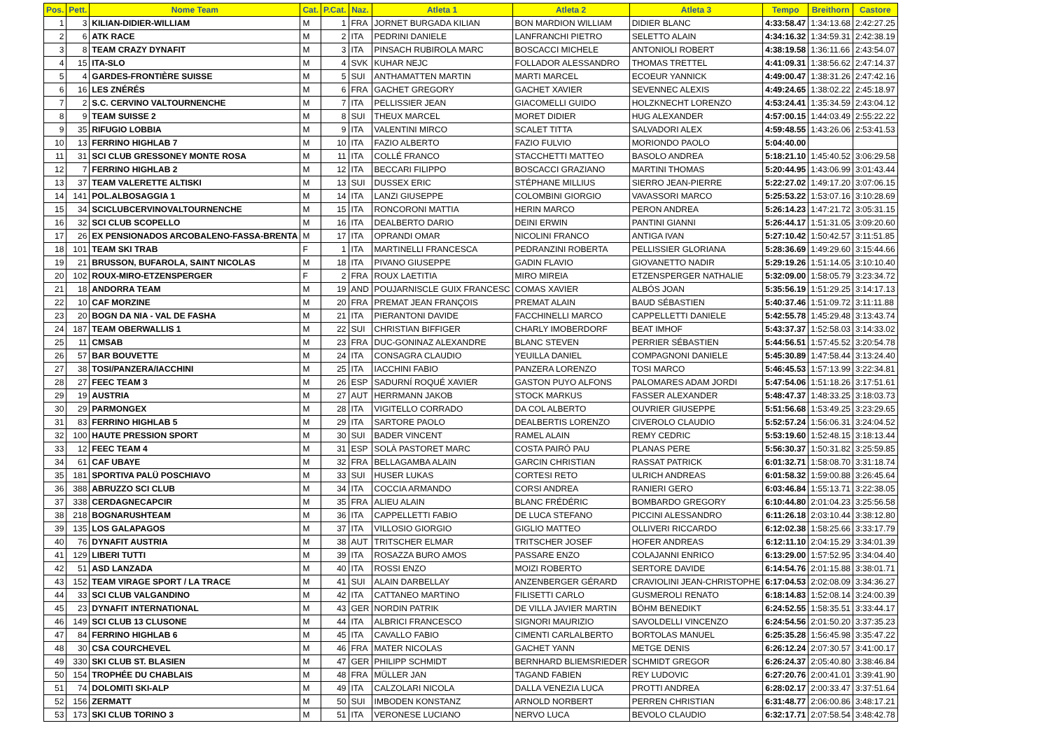| Pos. | Pett. | Nome Team | Cat. | P.Cat. | Naz. | Atleta 1 | Atleta 2 | Atleta 3 | Tempo | Breithorn | Castore |
| --- | --- | --- | --- | --- | --- | --- | --- | --- | --- | --- | --- |
| 1 | 3 | KILIAN-DIDIER-WILLIAM | M | 1 | FRA | JORNET BURGADA KILIAN | BON MARDION WILLIAM | DIDIER BLANC | 4:33:58.47 | 1:34:13.68 | 2:42:27.25 |
| 2 | 6 | ATK RACE | M | 2 | ITA | PEDRINI DANIELE | LANFRANCHI PIETRO | SELETTO ALAIN | 4:34:16.32 | 1:34:59.31 | 2:42:38.19 |
| 3 | 8 | TEAM CRAZY DYNAFIT | M | 3 | ITA | PINSACH RUBIROLA MARC | BOSCACCI MICHELE | ANTONIOLI ROBERT | 4:38:19.58 | 1:36:11.66 | 2:43:54.07 |
| 4 | 15 | ITA-SLO | M | 4 | SVK | KUHAR NEJC | FOLLADOR ALESSANDRO | THOMAS TRETTEL | 4:41:09.31 | 1:38:56.62 | 2:47:14.37 |
| 5 | 4 | GARDES-FRONTIÈRE SUISSE | M | 5 | SUI | ANTHAMATTEN MARTIN | MARTI MARCEL | ECOEUR YANNICK | 4:49:00.47 | 1:38:31.26 | 2:47:42.16 |
| 6 | 16 | LES ZNÉRÉS | M | 6 | FRA | GACHET GREGORY | GACHET XAVIER | SEVENNEC ALEXIS | 4:49:24.65 | 1:38:02.22 | 2:45:18.97 |
| 7 | 2 | S.C. CERVINO VALTOURNENCHE | M | 7 | ITA | PELLISSIER JEAN | GIACOMELLI GUIDO | HOLZKNECHT LORENZO | 4:53:24.41 | 1:35:34.59 | 2:43:04.12 |
| 8 | 9 | TEAM SUISSE 2 | M | 8 | SUI | THEUX MARCEL | MORET DIDIER | HUG ALEXANDER | 4:57:00.15 | 1:44:03.49 | 2:55:22.22 |
| 9 | 35 | RIFUGIO LOBBIA | M | 9 | ITA | VALENTINI MIRCO | SCALET TITTA | SALVADORI ALEX | 4:59:48.55 | 1:43:26.06 | 2:53:41.53 |
| 10 | 13 | FERRINO HIGHLAB 7 | M | 10 | ITA | FAZIO ALBERTO | FAZIO FULVIO | MORIONDO PAOLO | 5:04:40.00 | | |
| 11 | 31 | SCI CLUB GRESSONEY MONTE ROSA | M | 11 | ITA | COLLÉ FRANCO | STACCHETTI MATTEO | BASOLO ANDREA | 5:18:21.10 | 1:45:40.52 | 3:06:29.58 |
| 12 | 7 | FERRINO HIGHLAB 2 | M | 12 | ITA | BECCARI FILIPPO | BOSCACCI GRAZIANO | MARTINI THOMAS | 5:20:44.95 | 1:43:06.99 | 3:01:43.44 |
| 13 | 37 | TEAM VALERETTE ALTISKI | M | 13 | SUI | DUSSEX ERIC | STÉPHANE MILLIUS | SIERRO JEAN-PIERRE | 5:22:27.02 | 1:49:17.20 | 3:07:06.15 |
| 14 | 141 | POL.ALBOSAGGIA 1 | M | 14 | ITA | LANZI GIUSEPPE | COLOMBINI GIORGIO | VAVASSORI MARCO | 5:25:53.22 | 1:53:07.16 | 3:10:28.69 |
| 15 | 34 | SCICLUBCERVINOVALTOURNENCHE | M | 15 | ITA | RONCORONI MATTIA | HERIN MARCO | PERON ANDREA | 5:26:14.23 | 1:47:21.72 | 3:05:31.15 |
| 16 | 32 | SCI CLUB SCOPELLO | M | 16 | ITA | DEALBERTO DARIO | DEINI ERWIN | PANTINI GIANNI | 5:26:44.17 | 1:51:31.05 | 3:09:20.60 |
| 17 | 26 | EX PENSIONADOS ARCOBALENO-FASSA-BRENTA | M | 17 | ITA | OPRANDI OMAR | NICOLINI FRANCO | ANTIGA IVAN | 5:27:10.42 | 1:50:42.57 | 3:11:51.85 |
| 18 | 101 | TEAM SKI TRAB | F | 1 | ITA | MARTINELLI FRANCESCA | PEDRANZINI ROBERTA | PELLISSIER GLORIANA | 5:28:36.69 | 1:49:29.60 | 3:15:44.66 |
| 19 | 21 | BRUSSON, BUFAROLA, SAINT NICOLAS | M | 18 | ITA | PIVANO GIUSEPPE | GADIN FLAVIO | GIOVANETTO NADIR | 5:29:19.26 | 1:51:14.05 | 3:10:10.40 |
| 20 | 102 | ROUX-MIRO-ETZENSPERGER | F | 2 | FRA | ROUX LAETITIA | MIRO MIREIA | ETZENSPERGER NATHALIE | 5:32:09.00 | 1:58:05.79 | 3:23:34.72 |
| 21 | 18 | ANDORRA TEAM | M | 19 | AND | POUJARNISCLE GUIX FRANCESC | COMAS XAVIER | ALBÓS JOAN | 5:35:56.19 | 1:51:29.25 | 3:14:17.13 |
| 22 | 10 | CAF MORZINE | M | 20 | FRA | PREMAT JEAN FRANÇOIS | PREMAT ALAIN | BAUD SÉBASTIEN | 5:40:37.46 | 1:51:09.72 | 3:11:11.88 |
| 23 | 20 | BOGN DA NIA - VAL DE FASHA | M | 21 | ITA | PIERANTONI DAVIDE | FACCHINELLI MARCO | CAPPELLETTI DANIELE | 5:42:55.78 | 1:45:29.48 | 3:13:43.74 |
| 24 | 187 | TEAM OBERWALLIS 1 | M | 22 | SUI | CHRISTIAN BIFFIGER | CHARLY IMOBERDORF | BEAT IMHOF | 5:43:37.37 | 1:52:58.03 | 3:14:33.02 |
| 25 | 11 | CMSAB | M | 23 | FRA | DUC-GONINAZ ALEXANDRE | BLANC STEVEN | PERRIER SÉBASTIEN | 5:44:56.51 | 1:57:45.52 | 3:20:54.78 |
| 26 | 57 | BAR BOUVETTE | M | 24 | ITA | CONSAGRA CLAUDIO | YEUILLA DANIEL | COMPAGNONI DANIELE | 5:45:30.89 | 1:47:58.44 | 3:13:24.40 |
| 27 | 38 | TOSI/PANZERA/IACCHINI | M | 25 | ITA | IACCHINI FABIO | PANZERA LORENZO | TOSI MARCO | 5:46:45.53 | 1:57:13.99 | 3:22:34.81 |
| 28 | 27 | FEEC TEAM 3 | M | 26 | ESP | SADURNÍ ROQUÉ XAVIER | GASTON PUYO ALFONS | PALOMARES ADAM JORDI | 5:47:54.06 | 1:51:18.26 | 3:17:51.61 |
| 29 | 19 | AUSTRIA | M | 27 | AUT | HERRMANN JAKOB | STOCK MARKUS | FASSER ALEXANDER | 5:48:47.37 | 1:48:33.25 | 3:18:03.73 |
| 30 | 29 | PARMONGEX | M | 28 | ITA | VIGITELLO CORRADO | DA COL ALBERTO | OUVRIER GIUSEPPE | 5:51:56.68 | 1:53:49.25 | 3:23:29.65 |
| 31 | 83 | FERRINO HIGHLAB 5 | M | 29 | ITA | SARTORE PAOLO | DEALBERTIS LORENZO | CIVEROLO CLAUDIO | 5:52:57.24 | 1:56:06.31 | 3:24:04.52 |
| 32 | 100 | HAUTE PRESSION SPORT | M | 30 | SUI | BADER VINCENT | RAMEL ALAIN | REMY CEDRIC | 5:53:19.60 | 1:52:48.15 | 3:18:13.44 |
| 33 | 12 | FEEC TEAM 4 | M | 31 | ESP | SOLÀ PASTORET MARC | COSTA PAIRÓ PAU | PLANAS PERE | 5:56:30.37 | 1:50:31.82 | 3:25:59.85 |
| 34 | 61 | CAF UBAYE | M | 32 | FRA | BELLAGAMBA ALAIN | GARCIN CHRISTIAN | RASSAT PATRICK | 6:01:32.71 | 1:58:08.70 | 3:31:18.74 |
| 35 | 181 | SPORTIVA PALÜ POSCHIAVO | M | 33 | SUI | HUSER LUKAS | CORTESI RETO | ULRICH ANDREAS | 6:01:58.32 | 1:59:00.88 | 3:26:45.64 |
| 36 | 388 | ABRUZZO SCI CLUB | M | 34 | ITA | COCCIA ARMANDO | CORSI ANDREA | RANIERI GERO | 6:03:46.84 | 1:55:13.71 | 3:22:38.05 |
| 37 | 338 | CERDAGNECAPCIR | M | 35 | FRA | ALIEU ALAIN | BLANC FRÉDÉRIC | BOMBARDO GREGORY | 6:10:44.80 | 2:01:04.23 | 3:25:56.58 |
| 38 | 218 | BOGNARUSHTEAM | M | 36 | ITA | CAPPELLETTI FABIO | DE LUCA STEFANO | PICCINI ALESSANDRO | 6:11:26.18 | 2:03:10.44 | 3:38:12.80 |
| 39 | 135 | LOS GALAPAGOS | M | 37 | ITA | VILLOSIO GIORGIO | GIGLIO MATTEO | OLLIVERI RICCARDO | 6:12:02.38 | 1:58:25.66 | 3:33:17.79 |
| 40 | 76 | DYNAFIT AUSTRIA | M | 38 | AUT | TRITSCHER ELMAR | TRITSCHER JOSEF | HOFER ANDREAS | 6:12:11.10 | 2:04:15.29 | 3:34:01.39 |
| 41 | 129 | LIBERI TUTTI | M | 39 | ITA | ROSAZZA BURO AMOS | PASSARE ENZO | COLAJANNI ENRICO | 6:13:29.00 | 1:57:52.95 | 3:34:04.40 |
| 42 | 51 | ASD LANZADA | M | 40 | ITA | ROSSI ENZO | MOIZI ROBERTO | SERTORE DAVIDE | 6:14:54.76 | 2:01:15.88 | 3:38:01.71 |
| 43 | 152 | TEAM VIRAGE SPORT / LA TRACE | M | 41 | SUI | ALAIN DARBELLAY | ANZENBERGER GÉRARD | CRAVIOLINI JEAN-CHRISTOPHE | 6:17:04.53 | 2:02:08.09 | 3:34:36.27 |
| 44 | 33 | SCI CLUB VALGANDINO | M | 42 | ITA | CATTANEO MARTINO | FILISETTI CARLO | GUSMEROLI RENATO | 6:18:14.83 | 1:52:08.14 | 3:24:00.39 |
| 45 | 23 | DYNAFIT INTERNATIONAL | M | 43 | GER | NORDIN PATRIK | DE VILLA JAVIER MARTIN | BÖHM BENEDIKT | 6:24:52.55 | 1:58:35.51 | 3:33:44.17 |
| 46 | 149 | SCI CLUB 13 CLUSONE | M | 44 | ITA | ALBRICI FRANCESCO | SIGNORI MAURIZIO | SAVOLDELLI VINCENZO | 6:24:54.56 | 2:01:50.20 | 3:37:35.23 |
| 47 | 84 | FERRINO HIGHLAB 6 | M | 45 | ITA | CAVALLO FABIO | CIMENTI CARLALBERTO | BORTOLAS MANUEL | 6:25:35.28 | 1:56:45.98 | 3:35:47.22 |
| 48 | 30 | CSA COURCHEVEL | M | 46 | FRA | MATER NICOLAS | GACHET YANN | METGE DENIS | 6:26:12.24 | 2:07:30.57 | 3:41:00.17 |
| 49 | 330 | SKI CLUB ST. BLASIEN | M | 47 | GER | PHILIPP SCHMIDT | BERNHARD BLIEMSRIEDER | SCHMIDT GREGOR | 6:26:24.37 | 2:05:40.80 | 3:38:46.84 |
| 50 | 154 | TROPHÉE DU CHABLAIS | M | 48 | FRA | MÜLLER JAN | TAGAND FABIEN | REY LUDOVIC | 6:27:20.76 | 2:00:41.01 | 3:39:41.90 |
| 51 | 74 | DOLOMITI SKI-ALP | M | 49 | ITA | CALZOLARI NICOLA | DALLA VENEZIA LUCA | PROTTI ANDREA | 6:28:02.17 | 2:00:33.47 | 3:37:51.64 |
| 52 | 156 | ZERMATT | M | 50 | SUI | IMBODEN KONSTANZ | ARNOLD NORBERT | PERREN CHRISTIAN | 6:31:48.77 | 2:06:00.86 | 3:48:17.21 |
| 53 | 173 | SKI CLUB TORINO 3 | M | 51 | ITA | VERONESE LUCIANO | NERVO LUCA | BEVOLO CLAUDIO | 6:32:17.71 | 2:07:58.54 | 3:48:42.78 |